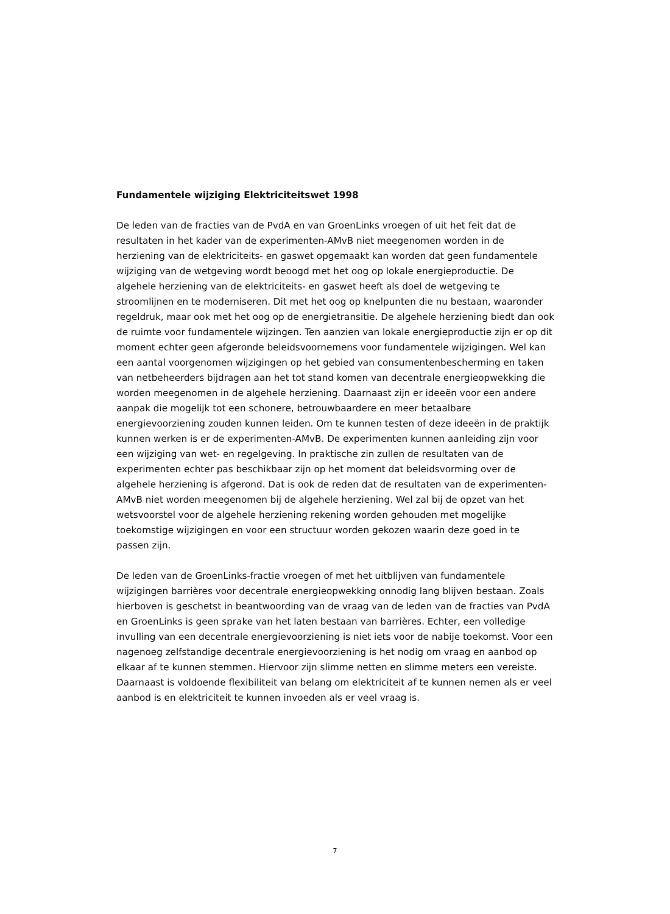Fundamentele wijziging Elektriciteitswet 1998
De leden van de fracties van de PvdA en van GroenLinks vroegen of uit het feit dat de resultaten in het kader van de experimenten-AMvB niet meegenomen worden in de herziening van de elektriciteits- en gaswet opgemaakt kan worden dat geen fundamentele wijziging van de wetgeving wordt beoogd met het oog op lokale energieproductie. De algehele herziening van de elektriciteits- en gaswet heeft als doel de wetgeving te stroomlijnen en te moderniseren. Dit met het oog op knelpunten die nu bestaan, waaronder regeldruk, maar ook met het oog op de energietransitie. De algehele herziening biedt dan ook de ruimte voor fundamentele wijzingen. Ten aanzien van lokale energieproductie zijn er op dit moment echter geen afgeronde beleidsvoornemens voor fundamentele wijzigingen. Wel kan een aantal voorgenomen wijzigingen op het gebied van consumentenbescherming en taken van netbeheerders bijdragen aan het tot stand komen van decentrale energieopwekking die worden meegenomen in de algehele herziening. Daarnaast zijn er ideeën voor een andere aanpak die mogelijk tot een schonere, betrouwbaardere en meer betaalbare energievoorziening zouden kunnen leiden. Om te kunnen testen of deze ideeën in de praktijk kunnen werken is er de experimenten-AMvB. De experimenten kunnen aanleiding zijn voor een wijziging van wet- en regelgeving. In praktische zin zullen de resultaten van de experimenten echter pas beschikbaar zijn op het moment dat beleidsvorming over de algehele herziening is afgerond. Dat is ook de reden dat de resultaten van de experimenten-AMvB niet worden meegenomen bij de algehele herziening. Wel zal bij de opzet van het wetsvoorstel voor de algehele herziening rekening worden gehouden met mogelijke toekomstige wijzigingen en voor een structuur worden gekozen waarin deze goed in te passen zijn.
De leden van de GroenLinks-fractie vroegen of met het uitblijven van fundamentele wijzigingen barrières voor decentrale energieopwekking onnodig lang blijven bestaan. Zoals hierboven is geschetst in beantwoording van de vraag van de leden van de fracties van PvdA en GroenLinks is geen sprake van het laten bestaan van barrières. Echter, een volledige invulling van een decentrale energievoorziening is niet iets voor de nabije toekomst. Voor een nagenoeg zelfstandige decentrale energievoorziening is het nodig om vraag en aanbod op elkaar af te kunnen stemmen. Hiervoor zijn slimme netten en slimme meters een vereiste. Daarnaast is voldoende flexibiliteit van belang om elektriciteit af te kunnen nemen als er veel aanbod is en elektriciteit te kunnen invoeden als er veel vraag is.
7